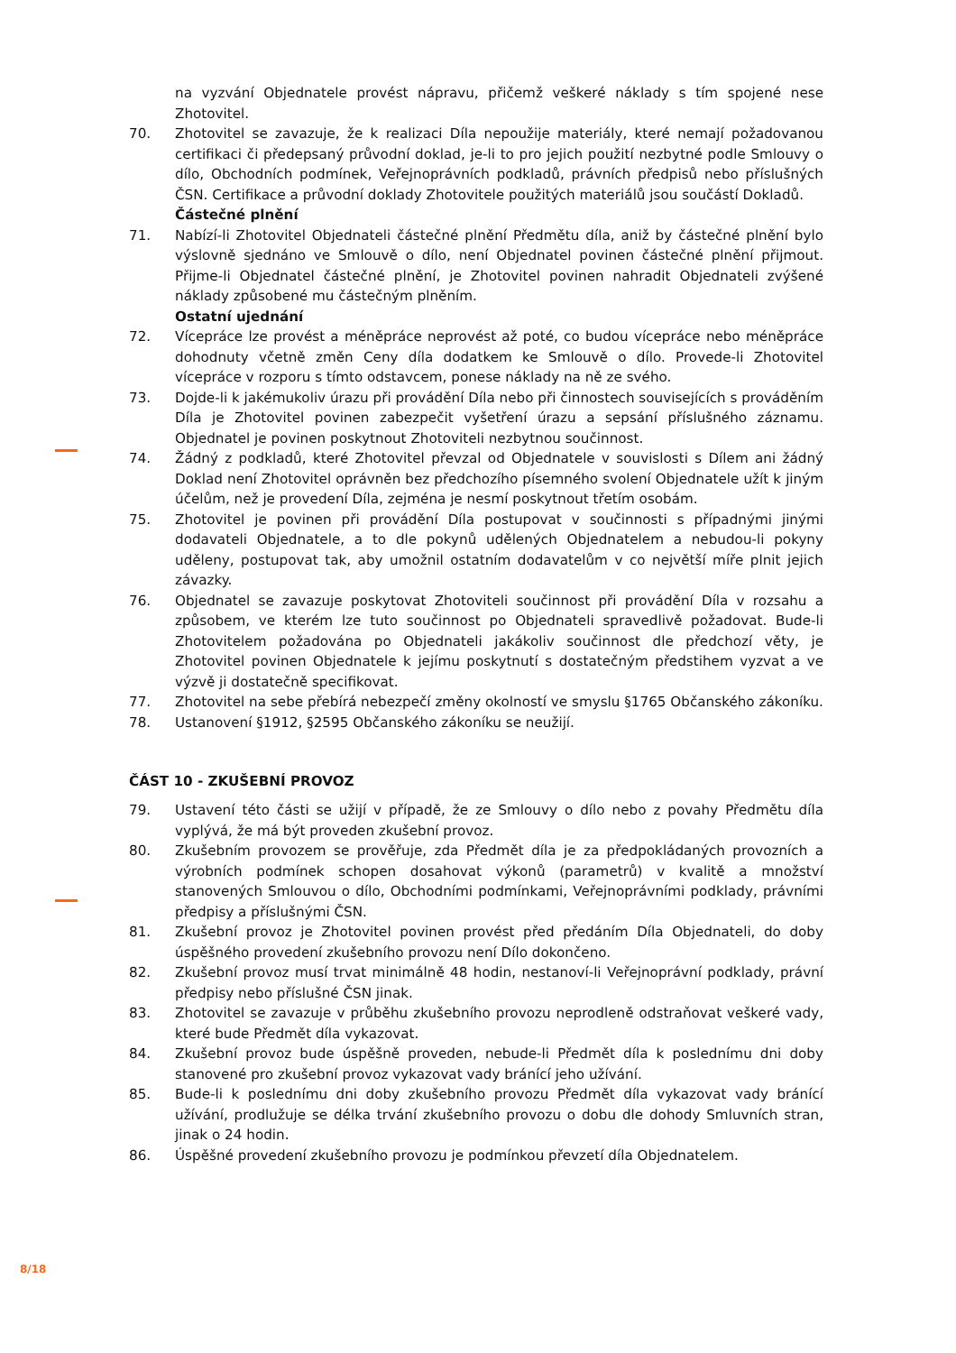na vyzvání Objednatele provést nápravu, přičemž veškeré náklady s tím spojené nese Zhotovitel.
70. Zhotovitel se zavazuje, že k realizaci Díla nepoužije materiály, které nemají požadovanou certifikaci či předepsaný průvodní doklad, je-li to pro jejich použití nezbytné podle Smlouvy o dílo, Obchodních podmínek, Veřejnoprávních podkladů, právních předpisů nebo příslušných ČSN. Certifikace a průvodní doklady Zhotovitele použitých materiálů jsou součástí Dokladů.
Částečné plnění
71. Nabízí-li Zhotovitel Objednateli částečné plnění Předmětu díla, aniž by částečné plnění bylo výslovně sjednáno ve Smlouvě o dílo, není Objednatel povinen částečné plnění přijmout. Přijme-li Objednatel částečné plnění, je Zhotovitel povinen nahradit Objednateli zvýšené náklady způsobené mu částečným plněním.
Ostatní ujednání
72. Vícepráce lze provést a méněpráce neprovést až poté, co budou vícepráce nebo méněpráce dohodnuty včetně změn Ceny díla dodatkem ke Smlouvě o dílo. Provede-li Zhotovitel vícepráce v rozporu s tímto odstavcem, ponese náklady na ně ze svého.
73. Dojde-li k jakémukoliv úrazu při provádění Díla nebo při činnostech souvisejících s prováděním Díla je Zhotovitel povinen zabezpečit vyšetření úrazu a sepsání příslušného záznamu. Objednatel je povinen poskytnout Zhotoviteli nezbytnou součinnost.
74. Žádný z podkladů, které Zhotovitel převzal od Objednatele v souvislosti s Dílem ani žádný Doklad není Zhotovitel oprávněn bez předchozího písemného svolení Objednatele užít k jiným účelům, než je provedení Díla, zejména je nesmí poskytnout třetím osobám.
75. Zhotovitel je povinen při provádění Díla postupovat v součinnosti s případnými jinými dodavateli Objednatele, a to dle pokynů udělených Objednatelem a nebudou-li pokyny uděleny, postupovat tak, aby umožnil ostatním dodavatelům v co největší míře plnit jejich závazky.
76. Objednatel se zavazuje poskytovat Zhotoviteli součinnost při provádění Díla v rozsahu a způsobem, ve kterém lze tuto součinnost po Objednateli spravedlivě požadovat. Bude-li Zhotovitelem požadována po Objednateli jakákoliv součinnost dle předchozí věty, je Zhotovitel povinen Objednatele k jejímu poskytnutí s dostatečným předstihem vyzvat a ve výzvě ji dostatečně specifikovat.
77. Zhotovitel na sebe přebírá nebezpečí změny okolností ve smyslu §1765 Občanského zákoníku.
78. Ustanovení §1912, §2595 Občanského zákoníku se neužijí.
ČÁST 10 - ZKUŠEBNÍ PROVOZ
79. Ustavení této části se užijí v případě, že ze Smlouvy o dílo nebo z povahy Předmětu díla vyplývá, že má být proveden zkušební provoz.
80. Zkušebním provozem se prověřuje, zda Předmět díla je za předpokládaných provozních a výrobních podmínek schopen dosahovat výkonů (parametrů) v kvalitě a množství stanovených Smlouvou o dílo, Obchodními podmínkami, Veřejnoprávními podklady, právními předpisy a příslušnými ČSN.
81. Zkušební provoz je Zhotovitel povinen provést před předáním Díla Objednateli, do doby úspěšného provedení zkušebního provozu není Dílo dokončeno.
82. Zkušební provoz musí trvat minimálně 48 hodin, nestanoví-li Veřejnoprávní podklady, právní předpisy nebo příslušné ČSN jinak.
83. Zhotovitel se zavazuje v průběhu zkušebního provozu neprodleně odstraňovat veškeré vady, které bude Předmět díla vykazovat.
84. Zkušební provoz bude úspěšně proveden, nebude-li Předmět díla k poslednímu dni doby stanovené pro zkušební provoz vykazovat vady bránící jeho užívání.
85. Bude-li k poslednímu dni doby zkušebního provozu Předmět díla vykazovat vady bránící užívání, prodlužuje se délka trvání zkušebního provozu o dobu dle dohody Smluvních stran, jinak o 24 hodin.
86. Úspěšné provedení zkušebního provozu je podmínkou převzetí díla Objednatelem.
8/18